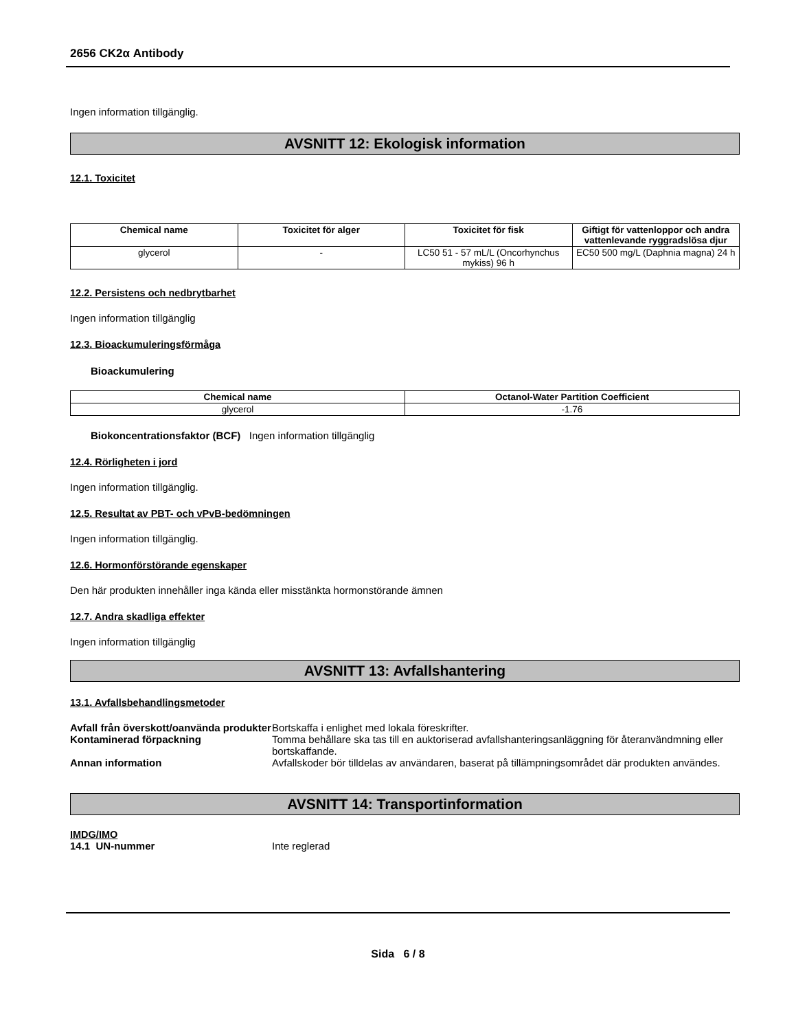2656 CK2α Antibody
Ingen information tillgänglig.
AVSNITT 12: Ekologisk information
12.1. Toxicitet
| Chemical name | Toxicitet för alger | Toxicitet för fisk | Giftigt för vattenloppor och andra vattenlevande ryggradslösa djur |
| --- | --- | --- | --- |
| glycerol | - | LC50 51 - 57 mL/L (Oncorhynchus mykiss) 96 h | EC50 500 mg/L (Daphnia magna) 24 h |
12.2. Persistens och nedbrytbarhet
Ingen information tillgänglig
12.3. Bioackumuleringsförmåga
Bioackumulering
| Chemical name | Octanol-Water Partition Coefficient |
| --- | --- |
| glycerol | -1.76 |
Biokoncentrationsfaktor (BCF) Ingen information tillgänglig
12.4. Rörligheten i jord
Ingen information tillgänglig.
12.5. Resultat av PBT- och vPvB-bedömningen
Ingen information tillgänglig.
12.6. Hormonförstörande egenskaper
Den här produkten innehåller inga kända eller misstänkta hormonstörande ämnen
12.7. Andra skadliga effekter
Ingen information tillgänglig
AVSNITT 13: Avfallshantering
13.1. Avfallsbehandlingsmetoder
Avfall från överskott/oanvända produkter Bortskaffa i enlighet med lokala föreskrifter.
Kontaminerad förpackning Tomma behållare ska tas till en auktoriserad avfallshanteringsanläggning för återanvändmning eller bortskaffande.
Annan information Avfallskoder bör tilldelas av användaren, baserat på tillämpningsområdet där produkten användes.
AVSNITT 14: Transportinformation
IMDG/IMO
14.1 UN-nummer Inte reglerad
Sida 6 / 8